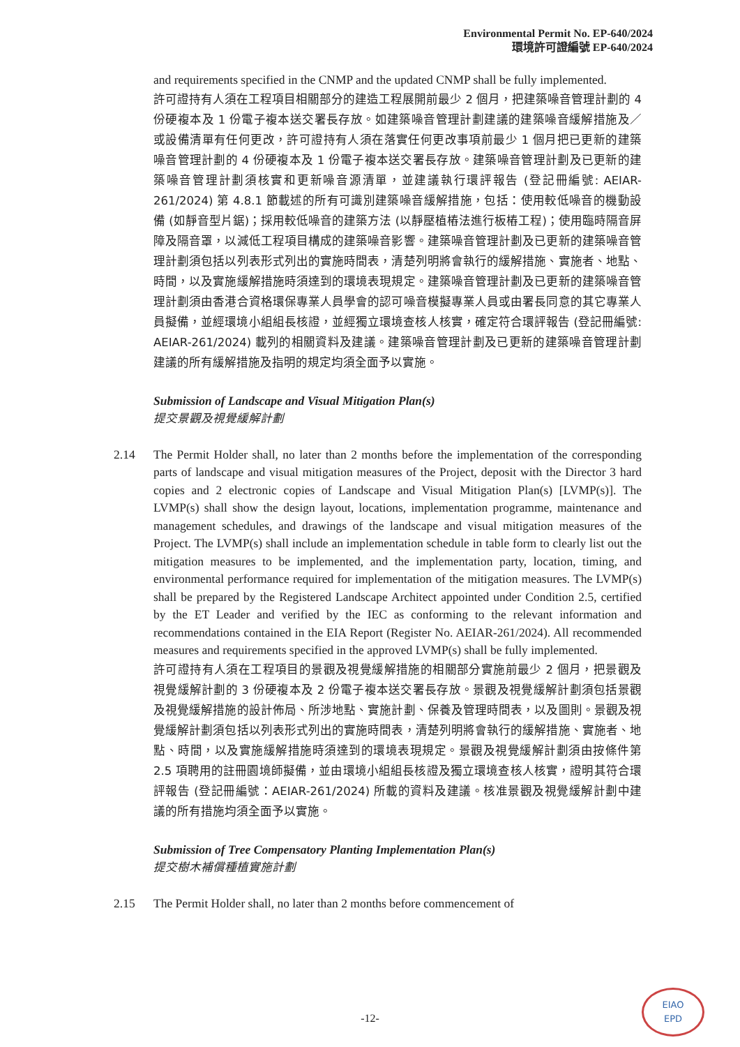Environmental Permit No. EP-640/2024
環境許可證編號 EP-640/2024
and requirements specified in the CNMP and the updated CNMP shall be fully implemented.
許可證持有人須在工程項目相關部分的建造工程展開前最少 2 個月，把建築噪音管理計劃的 4 份硬複本及 1 份電子複本送交署長存放。如建築噪音管理計劃建議的建築噪音緩解措施及／或設備清單有任何更改，許可證持有人須在落實任何更改事項前最少 1 個月把已更新的建築噪音管理計劃的 4 份硬複本及 1 份電子複本送交署長存放。建築噪音管理計劃及已更新的建築噪音管理計劃須核實和更新噪音源清單，並建議執行環評報告 (登記冊編號: AEIAR- 261/2024) 第 4.8.1 節載述的所有可識別建築噪音緩解措施，包括：使用較低噪音的機動設備 (如靜音型片鋸)；採用較低噪音的建築方法 (以靜壓植樁法進行板樁工程)；使用臨時隔音屏障及隔音罩，以減低工程項目構成的建築噪音影響。建築噪音管理計劃及已更新的建築噪音管理計劃須包括以列表形式列出的實施時間表，清楚列明將會執行的緩解措施、實施者、地點、時間，以及實施緩解措施時須達到的環境表現規定。建築噪音管理計劃及已更新的建築噪音管理計劃須由香港合資格環保專業人員學會的認可噪音模擬專業人員或由署長同意的其它專業人員擬備，並經環境小組組長核證，並經獨立環境查核人核實，確定符合環評報告 (登記冊編號: AEIAR-261/2024) 載列的相關資料及建議。建築噪音管理計劃及已更新的建築噪音管理計劃建議的所有緩解措施及指明的規定均須全面予以實施。
Submission of Landscape and Visual Mitigation Plan(s)
提交景觀及視覺緩解計劃
2.14 The Permit Holder shall, no later than 2 months before the implementation of the corresponding parts of landscape and visual mitigation measures of the Project, deposit with the Director 3 hard copies and 2 electronic copies of Landscape and Visual Mitigation Plan(s) [LVMP(s)]. The LVMP(s) shall show the design layout, locations, implementation programme, maintenance and management schedules, and drawings of the landscape and visual mitigation measures of the Project. The LVMP(s) shall include an implementation schedule in table form to clearly list out the mitigation measures to be implemented, and the implementation party, location, timing, and environmental performance required for implementation of the mitigation measures. The LVMP(s) shall be prepared by the Registered Landscape Architect appointed under Condition 2.5, certified by the ET Leader and verified by the IEC as conforming to the relevant information and recommendations contained in the EIA Report (Register No. AEIAR-261/2024). All recommended measures and requirements specified in the approved LVMP(s) shall be fully implemented.
許可證持有人須在工程項目的景觀及視覺緩解措施的相關部分實施前最少 2 個月，把景觀及視覺緩解計劃的 3 份硬複本及 2 份電子複本送交署長存放。景觀及視覺緩解計劃須包括景觀及視覺緩解措施的設計佈局、所涉地點、實施計劃、保養及管理時間表，以及圖則。景觀及視覺緩解計劃須包括以列表形式列出的實施時間表，清楚列明將會執行的緩解措施、實施者、地點、時間，以及實施緩解措施時須達到的環境表現規定。景觀及視覺緩解計劃須由按條件第 2.5 項聘用的註冊園境師擬備，並由環境小組組長核證及獨立環境查核人核實，證明其符合環評報告 (登記冊編號：AEIAR-261/2024) 所載的資料及建議。核准景觀及視覺緩解計劃中建議的所有措施均須全面予以實施。
Submission of Tree Compensatory Planting Implementation Plan(s)
提交樹木補償種植實施計劃
2.15 The Permit Holder shall, no later than 2 months before commencement of
-12-
EIAO
EPD